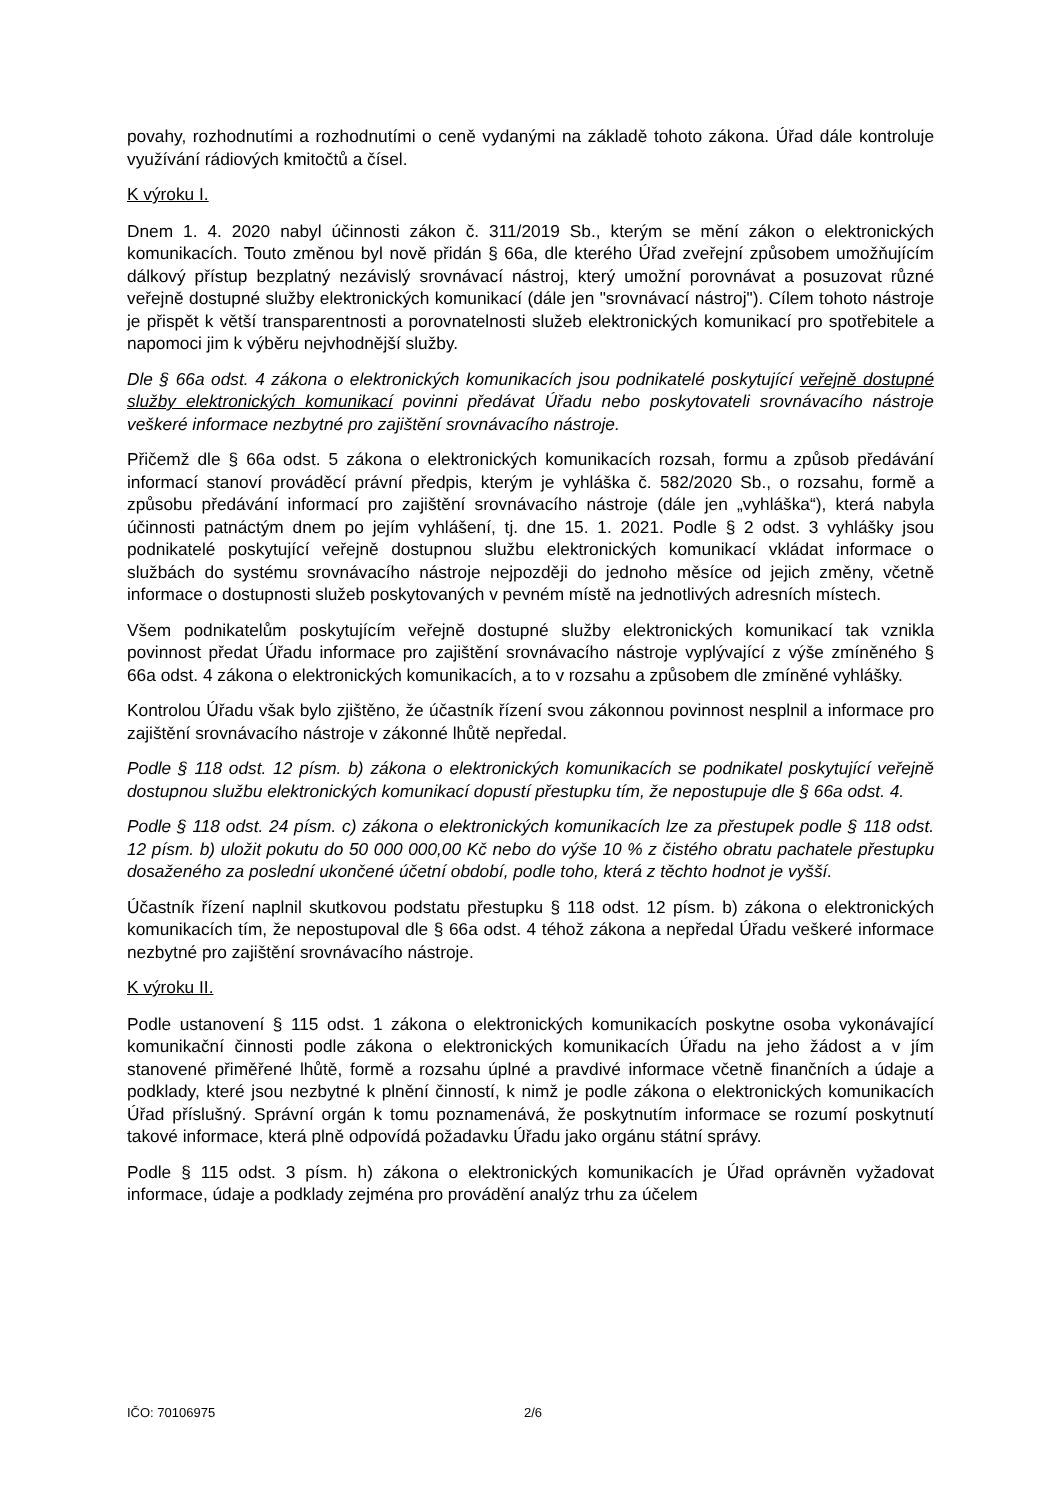povahy, rozhodnutími a rozhodnutími o ceně vydanými na základě tohoto zákona. Úřad dále kontroluje využívání rádiových kmitočtů a čísel.
K výroku I.
Dnem 1. 4. 2020 nabyl účinnosti zákon č. 311/2019 Sb., kterým se mění zákon o elektronických komunikacích. Touto změnou byl nově přidán § 66a, dle kterého Úřad zveřejní způsobem umožňujícím dálkový přístup bezplatný nezávislý srovnávací nástroj, který umožní porovnávat a posuzovat různé veřejně dostupné služby elektronických komunikací (dále jen "srovnávací nástroj"). Cílem tohoto nástroje je přispět k větší transparentnosti a porovnatelnosti služeb elektronických komunikací pro spotřebitele a napomoci jim k výběru nejvhodnější služby.
Dle § 66a odst. 4 zákona o elektronických komunikacích jsou podnikatelé poskytující veřejně dostupné služby elektronických komunikací povinni předávat Úřadu nebo poskytovateli srovnávacího nástroje veškeré informace nezbytné pro zajištění srovnávacího nástroje.
Přičemž dle § 66a odst. 5 zákona o elektronických komunikacích rozsah, formu a způsob předávání informací stanoví prováděcí právní předpis, kterým je vyhláška č. 582/2020 Sb., o rozsahu, formě a způsobu předávání informací pro zajištění srovnávacího nástroje (dále jen „vyhláška“), která nabyla účinnosti patnáctým dnem po jejím vyhlášení, tj. dne 15. 1. 2021. Podle § 2 odst. 3 vyhlášky jsou podnikatelé poskytující veřejně dostupnou službu elektronických komunikací vkládat informace o službách do systému srovnávacího nástroje nejpozději do jednoho měsíce od jejich změny, včetně informace o dostupnosti služeb poskytovaných v pevném místě na jednotlivých adresních místech.
Všem podnikatelům poskytujícím veřejně dostupné služby elektronických komunikací tak vznikla povinnost předat Úřadu informace pro zajištění srovnávacího nástroje vyplývající z výše zmíněného § 66a odst. 4 zákona o elektronických komunikacích, a to v rozsahu a způsobem dle zmíněné vyhlášky.
Kontrolou Úřadu však bylo zjištěno, že účastník řízení svou zákonnou povinnost nesplnil a informace pro zajištění srovnávacího nástroje v zákonné lhůtě nepředal.
Podle § 118 odst. 12 písm. b) zákona o elektronických komunikacích se podnikatel poskytující veřejně dostupnou službu elektronických komunikací dopustí přestupku tím, že nepostupuje dle § 66a odst. 4.
Podle § 118 odst. 24 písm. c) zákona o elektronických komunikacích lze za přestupek podle § 118 odst. 12 písm. b) uložit pokutu do 50 000 000,00 Kč nebo do výše 10 % z čistého obratu pachatele přestupku dosaženého za poslední ukončené účetní období, podle toho, která z těchto hodnot je vyšší.
Účastník řízení naplnil skutkovou podstatu přestupku § 118 odst. 12 písm. b) zákona o elektronických komunikacích tím, že nepostupoval dle § 66a odst. 4 téhož zákona a nepředal Úřadu veškeré informace nezbytné pro zajištění srovnávacího nástroje.
K výroku II.
Podle ustanovení § 115 odst. 1 zákona o elektronických komunikacích poskytne osoba vykonávající komunikační činnosti podle zákona o elektronických komunikacích Úřadu na jeho žádost a v jím stanovené přiměřené lhůtě, formě a rozsahu úplné a pravdivé informace včetně finančních a údaje a podklady, které jsou nezbytné k plnění činností, k nimž je podle zákona o elektronických komunikacích Úřad příslušný. Správní orgán k tomu poznamenává, že poskytnutím informace se rozumí poskytnutí takové informace, která plně odpovídá požadavku Úřadu jako orgánu státní správy.
Podle § 115 odst. 3 písm. h) zákona o elektronických komunikacích je Úřad oprávněn vyžadovat informace, údaje a podklady zejména pro provádění analýz trhu za účelem
IČO: 70106975 2/6